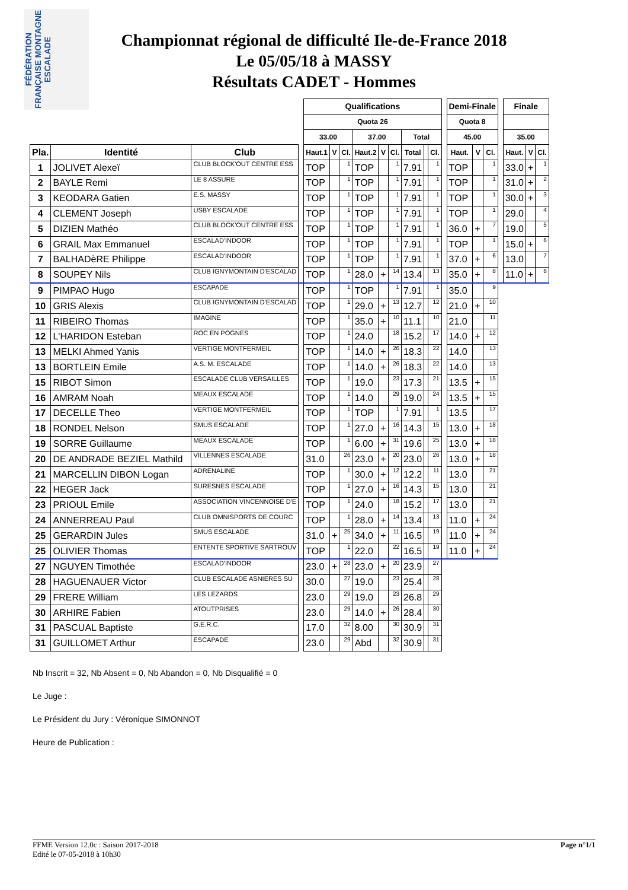FÉDÉRATION FRANÇAISE MONTAGNE ESCALADE
Championnat régional de difficulté Ile-de-France 2018
Le 05/05/18 à MASSY
Résultats CADET - Hommes
| | | | | Qualifications | | | | | | | | | | Demi-Finale | | | | Finale | | |
| | | | | Quota 26 | | | | | | | | | | Quota 8 | | | | | | |
| | | | | 33.00 | | | 37.00 | | | Total | | | | 45.00 | | | | 35.00 | | |
| Pla. | Identité | Club | | Haut.1 | V | Cl. | Haut.2 | V | Cl. | Total | | Cl. | | Haut. | V | Cl. | | Haut. | V | Cl. |
| 1 | JOLIVET Alexeï | CLUB BLOCK'OUT CENTRE ESS | | TOP | | 1 | TOP | | 1 | 7.91 | | 1 | | TOP | | 1 | | 33.0 | + | 1 |
| 2 | BAYLE Remi | LE 8 ASSURE | | TOP | | 1 | TOP | | 1 | 7.91 | | 1 | | TOP | | 1 | | 31.0 | + | 2 |
| 3 | KEODARA Gatien | E.S. MASSY | | TOP | | 1 | TOP | | 1 | 7.91 | | 1 | | TOP | | 1 | | 30.0 | + | 3 |
| 4 | CLEMENT Joseph | USBY ESCALADE | | TOP | | 1 | TOP | | 1 | 7.91 | | 1 | | TOP | | 1 | | 29.0 | | 4 |
| 5 | DIZIEN Mathéo | CLUB BLOCK'OUT CENTRE ESS | | TOP | | 1 | TOP | | 1 | 7.91 | | 1 | | 36.0 | + | 7 | | 19.0 | | 5 |
| 6 | GRAIL Max Emmanuel | ESCALAD'INDOOR | | TOP | | 1 | TOP | | 1 | 7.91 | | 1 | | TOP | | 1 | | 15.0 | + | 6 |
| 7 | BALHADèRE Philippe | ESCALAD'INDOOR | | TOP | | 1 | TOP | | 1 | 7.91 | | 1 | | 37.0 | + | 6 | | 13.0 | | 7 |
| 8 | SOUPEY Nils | CLUB IGNYMONTAIN D'ESCALAD | | TOP | | 1 | 28.0 | + | 14 | 13.4 | | 13 | | 35.0 | + | 8 | | 11.0 | + | 8 |
| 9 | PIMPAO Hugo | ESCAPADE | | TOP | | 1 | TOP | | 1 | 7.91 | | 1 | | 35.0 | | 9 | | | | |
| 10 | GRIS Alexis | CLUB IGNYMONTAIN D'ESCALAD | | TOP | | 1 | 29.0 | + | 13 | 12.7 | | 12 | | 21.0 | + | 10 | | | | |
| 11 | RIBEIRO Thomas | IMAGINE | | TOP | | 1 | 35.0 | + | 10 | 11.1 | | 10 | | 21.0 | | 11 | | | | |
| 12 | L'HARIDON Esteban | ROC EN POGNES | | TOP | | 1 | 24.0 | | 18 | 15.2 | | 17 | | 14.0 | + | 12 | | | | |
| 13 | MELKI Ahmed Yanis | VERTIGE MONTFERMEIL | | TOP | | 1 | 14.0 | + | 26 | 18.3 | | 22 | | 14.0 | | 13 | | | | |
| 13 | BORTLEIN Emile | A.S. M. ESCALADE | | TOP | | 1 | 14.0 | + | 26 | 18.3 | | 22 | | 14.0 | | 13 | | | | |
| 15 | RIBOT Simon | ESCALADE CLUB VERSAILLES | | TOP | | 1 | 19.0 | | 23 | 17.3 | | 21 | | 13.5 | + | 15 | | | | |
| 16 | AMRAM Noah | MEAUX ESCALADE | | TOP | | 1 | 14.0 | | 29 | 19.0 | | 24 | | 13.5 | + | 15 | | | | |
| 17 | DECELLE Theo | VERTIGE MONTFERMEIL | | TOP | | 1 | TOP | | 1 | 7.91 | | 1 | | 13.5 | | 17 | | | | |
| 18 | RONDEL Nelson | SMUS ESCALADE | | TOP | | 1 | 27.0 | + | 16 | 14.3 | | 15 | | 13.0 | + | 18 | | | | |
| 19 | SORRE Guillaume | MEAUX ESCALADE | | TOP | | 1 | 6.00 | + | 31 | 19.6 | | 25 | | 13.0 | + | 18 | | | | |
| 20 | DE ANDRADE BEZIEL Mathild | VILLENNES ESCALADE | | 31.0 | | 26 | 23.0 | + | 20 | 23.0 | | 26 | | 13.0 | + | 18 | | | | |
| 21 | MARCELLIN DIBON Logan | ADRENALINE | | TOP | | 1 | 30.0 | + | 12 | 12.2 | | 11 | | 13.0 | | 21 | | | | |
| 22 | HEGER Jack | SURESNES ESCALADE | | TOP | | 1 | 27.0 | + | 16 | 14.3 | | 15 | | 13.0 | | 21 | | | | |
| 23 | PRIOUL Emile | ASSOCIATION VINCENNOISE D'E | | TOP | | 1 | 24.0 | | 18 | 15.2 | | 17 | | 13.0 | | 21 | | | | |
| 24 | ANNERREAU Paul | CLUB OMNISPORTS DE COURC | | TOP | | 1 | 28.0 | + | 14 | 13.4 | | 13 | | 11.0 | + | 24 | | | | |
| 25 | GERARDIN Jules | SMUS ESCALADE | | 31.0 | + | 25 | 34.0 | + | 11 | 16.5 | | 19 | | 11.0 | + | 24 | | | | |
| 25 | OLIVIER Thomas | ENTENTE SPORTIVE SARTROUV | | TOP | | 1 | 22.0 | | 22 | 16.5 | | 19 | | 11.0 | + | 24 | | | | |
| 27 | NGUYEN Timothée | ESCALAD'INDOOR | | 23.0 | + | 28 | 23.0 | + | 20 | 23.9 | | 27 | | | | | | | | |
| 28 | HAGUENAUER Victor | CLUB ESCALADE ASNIERES SU | | 30.0 | | 27 | 19.0 | | 23 | 25.4 | | 28 | | | | | | | | |
| 29 | FRERE William | LES LEZARDS | | 23.0 | | 29 | 19.0 | | 23 | 26.8 | | 29 | | | | | | | | |
| 30 | ARHIRE Fabien | ATOUTPRISES | | 23.0 | | 29 | 14.0 | + | 26 | 28.4 | | 30 | | | | | | | | |
| 31 | PASCUAL Baptiste | G.E.R.C. | | 17.0 | | 32 | 8.00 | | 30 | 30.9 | | 31 | | | | | | | | |
| 31 | GUILLOMET Arthur | ESCAPADE | | 23.0 | | 29 | Abd | | 32 | 30.9 | | 31 | | | | | | | | |
Nb Inscrit = 32, Nb Absent = 0, Nb Abandon = 0, Nb Disqualifié = 0
Le Juge :
Le Président du Jury : Véronique SIMONNOT
Heure de Publication :
FFME Version 12.0c : Saison 2017-2018
Edité le 07-05-2018 à 10h30
Page n°1/1